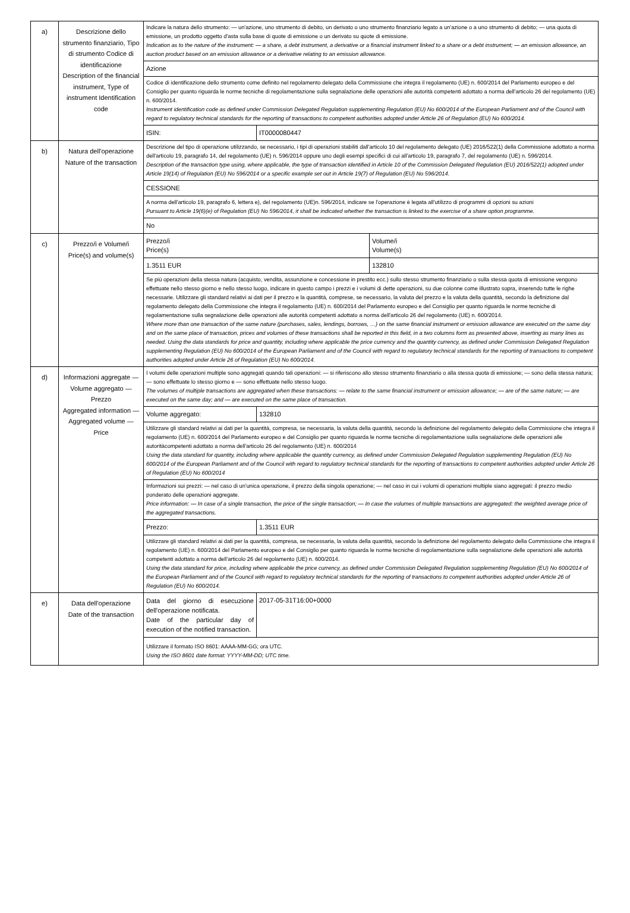| a) | Descrizione dello strumento finanziario, Tipo di strumento Codice di identificazione Description of the financial instrument, Type of instrument Identification code | Indicare la natura dello strumento: — un'azione, uno strumento di debito, un derivato o uno strumento finanziario legato a un'azione o a uno strumento di debito; — una quota di emissione, un prodotto oggetto d'asta sulla base di quote di emissione o un derivato su quote di emissione. Indication as to the nature of the instrument: — a share, a debt instrument, a derivative or a financial instrument linked to a share or a debt instrument; — an emission allowance, an auction product based on an emission allowance or a derivative relating to an emission allowance. | | |
| | | Azione | | |
| | | Codice di identificazione dello strumento come definito nel regolamento delegato della Commissione che integra il regolamento (UE) n. 600/2014 del Parlamento europeo e del Consiglio per quanto riguarda le norme tecniche di regolamentazione sulla segnalazione delle operazioni alle autorità competenti adottato a norma dell'articolo 26 del regolamento (UE) n. 600/2014. Instrument identification code as defined under Commission Delegated Regulation supplementing Regulation (EU) No 600/2014 of the European Parliament and of the Council with regard to regulatory technical standards for the reporting of transactions to competent authorities adopted under Article 26 of Regulation (EU) No 600/2014. | | |
| | | ISIN: | IT0000080447 | |
| b) | Natura dell'operazione Nature of the transaction | Descrizione del tipo di operazione utilizzando, se necessario, i tipi di operazioni stabiliti dall'articolo 10 del regolamento delegato (UE) 2016/522(1) della Commissione adottato a norma dell'articolo 19, paragrafo 14, del regolamento (UE) n. 596/2014 oppure uno degli esempi specifici di cui all'articolo 19, paragrafo 7, del regolamento (UE) n. 596/2014. Description of the transaction type using, where applicable, the type of transaction identified in Article 10 of the Commission Delegated Regulation (EU) 2016/522(1) adopted under Article 19(14) of Regulation (EU) No 596/2014 or a specific example set out in Article 19(7) of Regulation (EU) No 596/2014. | | |
| | | CESSIONE | | |
| | | A norma dell'articolo 19, paragrafo 6, lettera e), del regolamento (UE)n. 596/2014, indicare se l'operazione è legata all'utilizzo di programmi di opzioni su azioni Pursuant to Article 19(6)(e) of Regulation (EU) No 596/2014, it shall be indicated whether the transaction is linked to the exercise of a share option programme. | | |
| | | No | | |
| c) | Prezzo/i e Volume/i Price(s) and volume(s) | Prezzo/i Price(s) | | Volume/i Volume(s) |
| | | 1.3511 EUR | | 132810 |
| | | Se più operazioni della stessa natura (acquisto, vendita, assunzione e concessione in prestito ecc.) sullo stesso strumento finanziario o sulla stessa quota di emissione vengono effettuate nello stesso giorno e nello stesso luogo, indicare in questo campo i prezzi e i volumi di dette operazioni, su due colonne come illustrato sopra, inserendo tutte le righe necessarie. Utilizzare gli standard relativi ai dati per il prezzo e la quantità, comprese, se necessario, la valuta del prezzo e la valuta della quantità, secondo la definizione dal regolamento delegato della Commissione che integra il regolamento (UE) n. 600/2014 del Parlamento europeo e del Consiglio per quanto riguarda le norme tecniche di regolamentazione sulla segnalazione delle operazioni alle autorità competenti adottato a norma dell'articolo 26 del regolamento (UE) n. 600/2014. Where more than one transaction of the same nature (purchases, sales, lendings, borrows, …) on the same financial instrument or emission allowance are executed on the same day and on the same place of transaction, prices and volumes of these transactions shall be reported in this field, in a two columns form as presented above, inserting as many lines as needed. Using the data standards for price and quantity, including where applicable the price currency and the quantity currency, as defined under Commission Delegated Regulation supplementing Regulation (EU) No 600/2014 of the European Parliament and of the Council with regard to regulatory technical standards for the reporting of transactions to competent authorities adopted under Article 26 of Regulation (EU) No 600/2014. | | |
| d) | Informazioni aggregate — Volume aggregato — Prezzo Aggregated information — Aggregated volume — Price | I volumi delle operazioni multiple sono aggregati quando tali operazioni: — si riferiscono allo stesso strumento finanziario o alla stessa quota di emissione; — sono della stessa natura; — sono effettuate lo stesso giorno e — sono effettuate nello stesso luogo. The volumes of multiple transactions are aggregated when these transactions: — relate to the same financial instrument or emission allowance; — are of the same nature; — are executed on the same day; and — are executed on the same place of transaction. | | |
| | | Volume aggregato: | 132810 | |
| | | Utilizzare gli standard relativi ai dati per la quantità, compresa, se necessaria, la valuta della quantità, secondo la definizione del regolamento delegato della Commissione che integra il regolamento (UE) n. 600/2014 del Parlamento europeo e del Consiglio per quanto riguarda le norme tecniche di regolamentazione sulla segnalazione delle operazioni alle autoritàcompetenti adottato a norma dell'articolo 26 del regolamento (UE) n. 600/2014 Using the data standard for quantity, including where applicable the quantity currency, as defined under Commission Delegated Regulation supplementing Regulation (EU) No 600/2014 of the European Parliament and of the Council with regard to regulatory technical standards for the reporting of transactions to competent authorities adopted under Article 26 of Regulation (EU) No 600/2014 | | |
| | | Informazioni sui prezzi: — nel caso di un'unica operazione, il prezzo della singola operazione; — nel caso in cui i volumi di operazioni multiple siano aggregati: il prezzo medio ponderato delle operazioni aggregate. Price information: — In case of a single transaction, the price of the single transaction; — In case the volumes of multiple transactions are aggregated: the weighted average price of the aggregated transactions. | | |
| | | Prezzo: | 1.3511 EUR | |
| | | Utilizzare gli standard relativi ai dati per la quantità, compresa, se necessaria, la valuta della quantità, secondo la definizione del regolamento delegato della Commissione che integra il regolamento (UE) n. 600/2014 del Parlamento europeo e del Consiglio per quanto riguarda le norme tecniche di regolamentazione sulla segnalazione delle operazioni alle autorità competenti adottato a norma dell'articolo 26 del regolamento (UE) n. 600/2014. Using the data standard for price, including where applicable the price currency, as defined under Commission Delegated Regulation supplementing Regulation (EU) No 600/2014 of the European Parliament and of the Council with regard to regulatory technical standards for the reporting of transactions to competent authorities adopted under Article 26 of Regulation (EU) No 600/2014. | | |
| e) | Data dell'operazione Date of the transaction | Data del giorno di esecuzione dell'operazione notificata. Date of the particular day of execution of the notified transaction. | 2017-05-31T16:00+0000 | |
| | | Utilizzare il formato ISO 8601: AAAA-MM-GG; ora UTC. Using the ISO 8601 date format: YYYY-MM-DD; UTC time. | | |